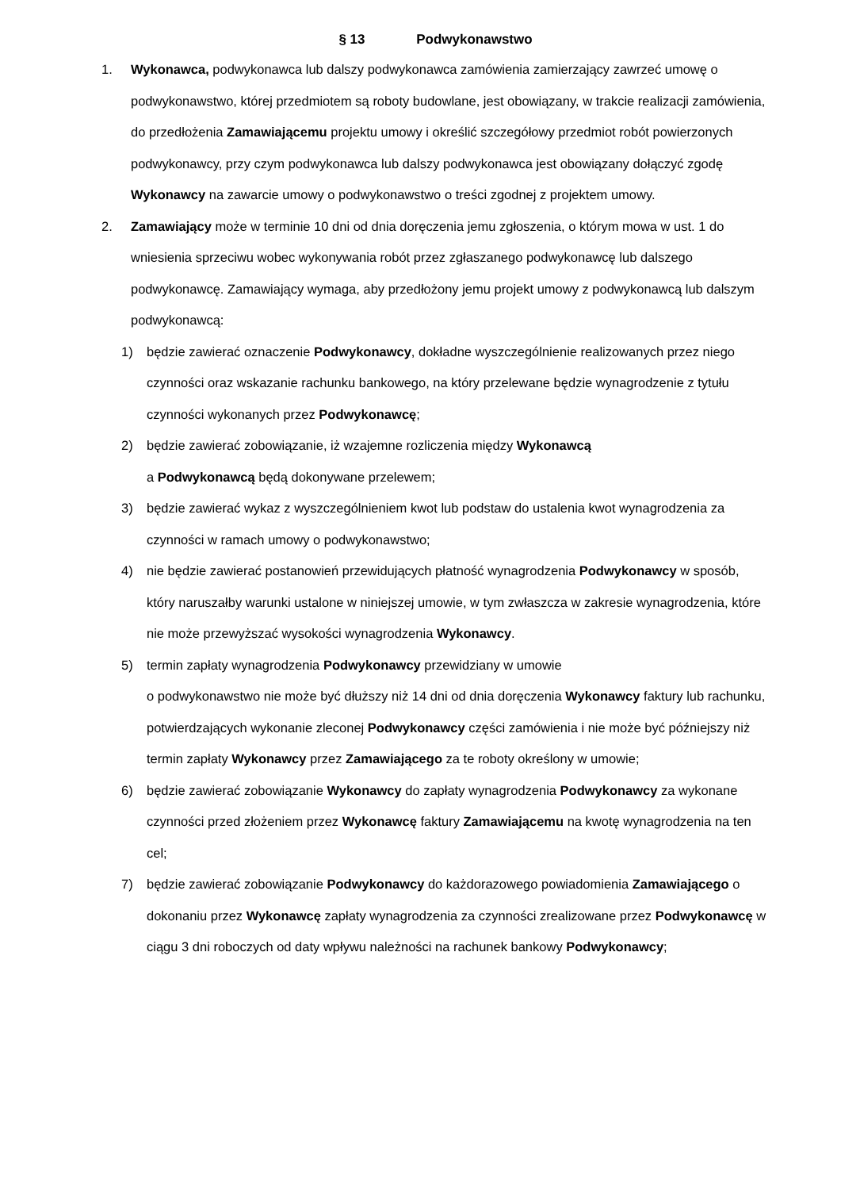§ 13 Podwykonawstwo
1. Wykonawca, podwykonawca lub dalszy podwykonawca zamówienia zamierzający zawrzeć umowę o podwykonawstwo, której przedmiotem są roboty budowlane, jest obowiązany, w trakcie realizacji zamówienia, do przedłożenia Zamawiającemu projektu umowy i określić szczegółowy przedmiot robót powierzonych podwykonawcy, przy czym podwykonawca lub dalszy podwykonawca jest obowiązany dołączyć zgodę Wykonawcy na zawarcie umowy o podwykonawstwo o treści zgodnej z projektem umowy.
2. Zamawiający może w terminie 10 dni od dnia doręczenia jemu zgłoszenia, o którym mowa w ust. 1 do wniesienia sprzeciwu wobec wykonywania robót przez zgłaszanego podwykonawcę lub dalszego podwykonawcę. Zamawiający wymaga, aby przedłożony jemu projekt umowy z podwykonawcą lub dalszym podwykonawcą:
1) będzie zawierać oznaczenie Podwykonawcy, dokładne wyszczególnienie realizowanych przez niego czynności oraz wskazanie rachunku bankowego, na który przelewane będzie wynagrodzenie z tytułu czynności wykonanych przez Podwykonawcę;
2) będzie zawierać zobowiązanie, iż wzajemne rozliczenia między Wykonawcą
a Podwykonawcą będą dokonywane przelewem;
3) będzie zawierać wykaz z wyszczególnieniem kwot lub podstaw do ustalenia kwot wynagrodzenia za czynności w ramach umowy o podwykonawstwo;
4) nie będzie zawierać postanowień przewidujących płatność wynagrodzenia Podwykonawcy w sposób, który naruszałby warunki ustalone w niniejszej umowie, w tym zwłaszcza w zakresie wynagrodzenia, które nie może przewyższać wysokości wynagrodzenia Wykonawcy.
5) termin zapłaty wynagrodzenia Podwykonawcy przewidziany w umowie
o podwykonawstwo nie może być dłuższy niż 14 dni od dnia doręczenia Wykonawcy faktury lub rachunku, potwierdzających wykonanie zleconej Podwykonawcy części zamówienia i nie może być późniejszy niż termin zapłaty Wykonawcy przez Zamawiającego za te roboty określony w umowie;
6) będzie zawierać zobowiązanie Wykonawcy do zapłaty wynagrodzenia Podwykonawcy za wykonane czynności przed złożeniem przez Wykonawcę faktury Zamawiającemu na kwotę wynagrodzenia na ten cel;
7) będzie zawierać zobowiązanie Podwykonawcy do każdorazowego powiadomienia Zamawiającego o dokonaniu przez Wykonawcę zapłaty wynagrodzenia za czynności zrealizowane przez Podwykonawcę w ciągu 3 dni roboczych od daty wpływu należności na rachunek bankowy Podwykonawcy;